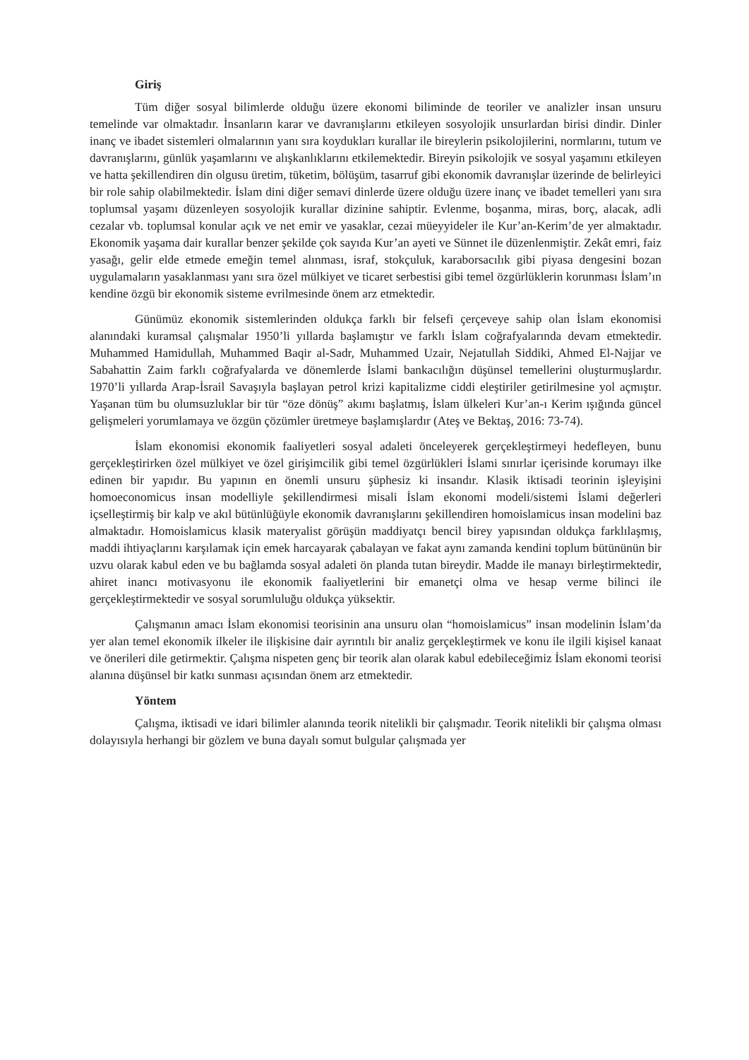Giriş
Tüm diğer sosyal bilimlerde olduğu üzere ekonomi biliminde de teoriler ve analizler insan unsuru temelinde var olmaktadır. İnsanların karar ve davranışlarını etkileyen sosyolojik unsurlardan birisi dindir. Dinler inanç ve ibadet sistemleri olmalarının yanı sıra koydukları kurallar ile bireylerin psikolojilerini, normlarını, tutum ve davranışlarını, günlük yaşamlarını ve alışkanlıklarını etkilemektedir. Bireyin psikolojik ve sosyal yaşamını etkileyen ve hatta şekillendiren din olgusu üretim, tüketim, bölüşüm, tasarruf gibi ekonomik davranışlar üzerinde de belirleyici bir role sahip olabilmektedir. İslam dini diğer semavi dinlerde üzere olduğu üzere inanç ve ibadet temelleri yanı sıra toplumsal yaşamı düzenleyen sosyolojik kurallar dizinine sahiptir. Evlenme, boşanma, miras, borç, alacak, adli cezalar vb. toplumsal konular açık ve net emir ve yasaklar, cezai müeyyideler ile Kur’an-Kerim’de yer almaktadır. Ekonomik yaşama dair kurallar benzer şekilde çok sayıda Kur’an ayeti ve Sünnet ile düzenlenmiştir. Zekât emri, faiz yasağı, gelir elde etmede emeğin temel alınması, israf, stokçuluk, karaborsacılık gibi piyasa dengesini bozan uygulamaların yasaklanması yanı sıra özel mülkiyet ve ticaret serbestisi gibi temel özgürlüklerin korunması İslam’ın kendine özgü bir ekonomik sisteme evrilmesinde önem arz etmektedir.
Günümüz ekonomik sistemlerinden oldukça farklı bir felsefi çerçeveye sahip olan İslam ekonomisi alanındaki kuramsal çalışmalar 1950’li yıllarda başlamıştır ve farklı İslam coğrafyalarında devam etmektedir. Muhammed Hamidullah, Muhammed Baqir al-Sadr, Muhammed Uzair, Nejatullah Siddiki, Ahmed El-Najjar ve Sabahattin Zaim farklı coğrafyalarda ve dönemlerde İslami bankacılığın düşünsel temellerini oluşturmuşlardır. 1970’li yıllarda Arap-İsrail Savaşıyla başlayan petrol krizi kapitalizme ciddi eleştiriler getirilmesine yol açmıştır. Yaşanan tüm bu olumsuzluklar bir tür “öze dönüş” akımı başlatmış, İslam ülkeleri Kur’an-ı Kerim ışığında güncel gelişmeleri yorumlamaya ve özgün çözümler üretmeye başlamışlardır (Ateş ve Bektaş, 2016: 73-74).
İslam ekonomisi ekonomik faaliyetleri sosyal adaleti önceleyerek gerçekleştirmeyi hedefleyen, bunu gerçekleştirirken özel mülkiyet ve özel girişimcilik gibi temel özgürlükleri İslami sınırlar içerisinde korumayı ilke edinen bir yapıdır. Bu yapının en önemli unsuru şüphesiz ki insandır. Klasik iktisadi teorinin işleyişini homoeconomicus insan modelliyle şekillendirmesi misali İslam ekonomi modeli/sistemi İslami değerleri içselleştirmiş bir kalp ve akıl bütünlüğüyle ekonomik davranışlarını şekillendiren homoislamicus insan modelini baz almaktadır. Homoislamicus klasik materyalist görüşün maddiyatçı bencil birey yapısından oldukça farklılaşmış, maddi ihtiyaçlarını karşılamak için emek harcayarak çabalayan ve fakat aynı zamanda kendini toplum bütününün bir uzvu olarak kabul eden ve bu bağlamda sosyal adaleti ön planda tutan bireydir. Madde ile manayı birleştirmektedir, ahiret inancı motivasyonu ile ekonomik faaliyetlerini bir emanetçi olma ve hesap verme bilinci ile gerçekleştirmektedir ve sosyal sorumluluğu oldukça yüksektir.
Çalışmanın amacı İslam ekonomisi teorisinin ana unsuru olan “homoislamicus” insan modelinin İslam’da yer alan temel ekonomik ilkeler ile ilişkisine dair ayrıntılı bir analiz gerçekleştirmek ve konu ile ilgili kişisel kanaat ve önerileri dile getirmektir. Çalışma nispeten genç bir teorik alan olarak kabul edebileceğimiz İslam ekonomi teorisi alanına düşünsel bir katkı sunması açısından önem arz etmektedir.
Yöntem
Çalışma, iktisadi ve idari bilimler alanında teorik nitelikli bir çalışmadır. Teorik nitelikli bir çalışma olması dolayısıyla herhangi bir gözlem ve buna dayalı somut bulgular çalışmada yer